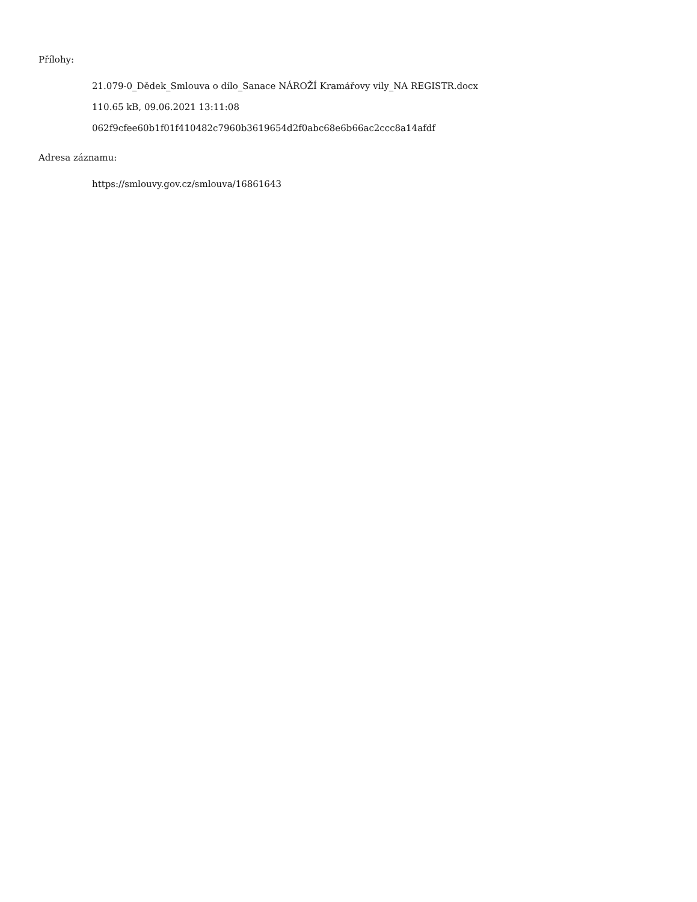Přílohy:
21.079-0_Dědek_Smlouva o dílo_Sanace NÁROŽÍ Kramářovy vily_NA REGISTR.docx
110.65 kB, 09.06.2021 13:11:08
062f9cfee60b1f01f410482c7960b3619654d2f0abc68e6b66ac2ccc8a14afdf
Adresa záznamu:
https://smlouvy.gov.cz/smlouva/16861643